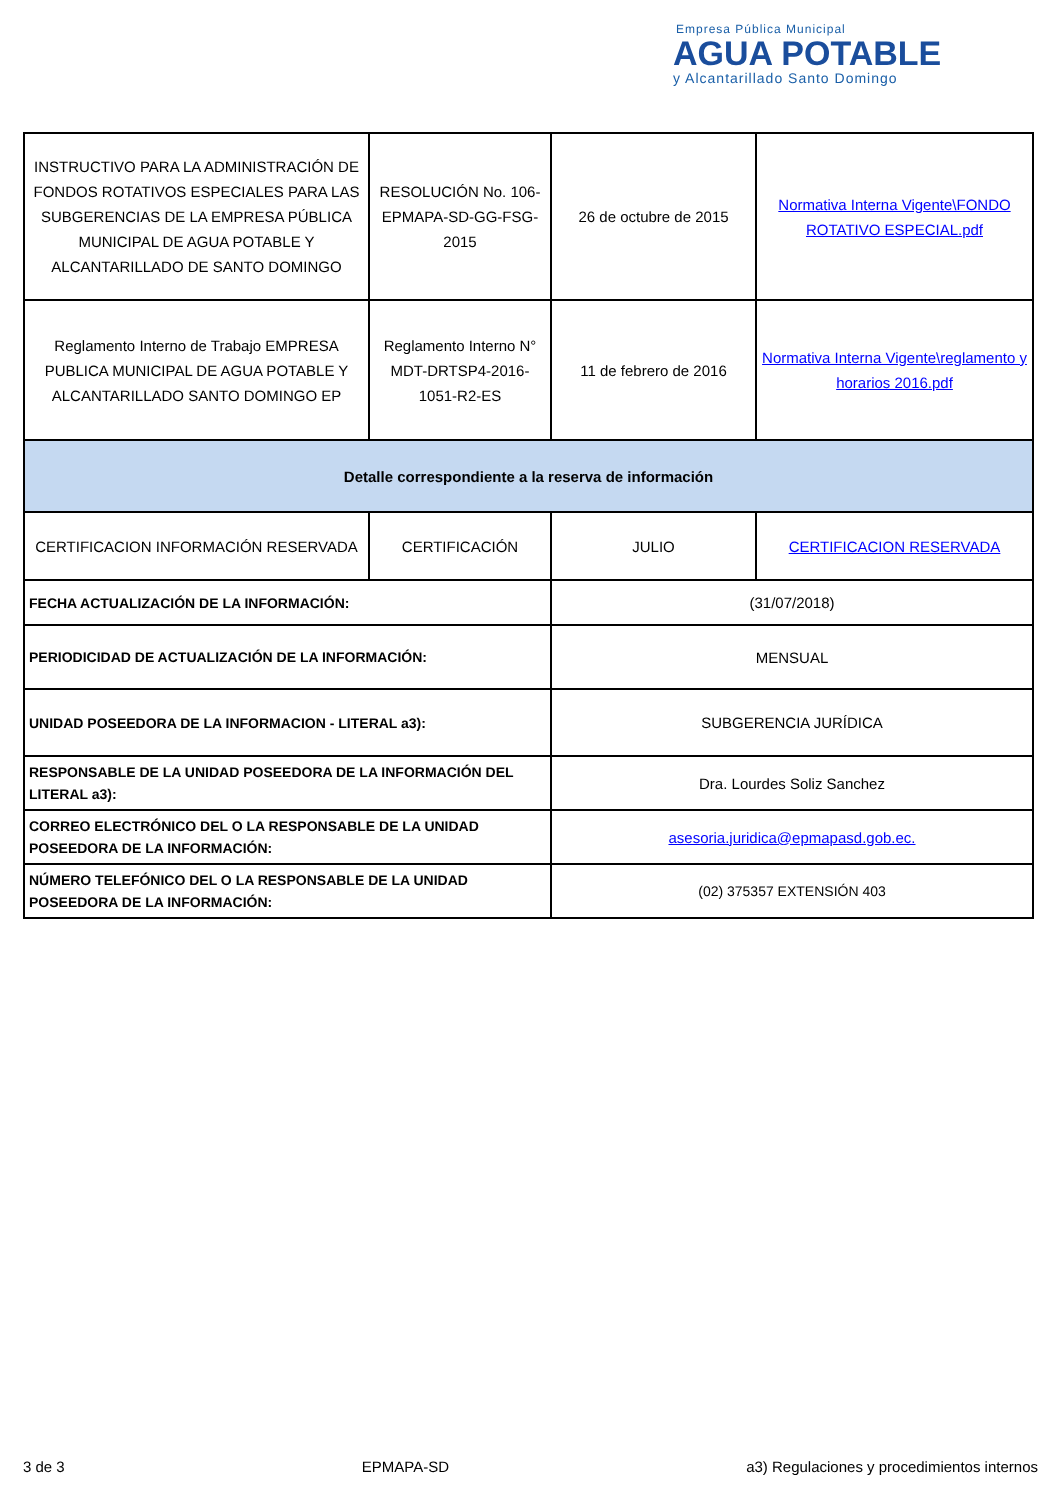Empresa Pública Municipal
AGUA POTABLE
y Alcantarillado Santo Domingo
| INSTRUCTIVO PARA LA ADMINISTRACIÓN DE FONDOS ROTATIVOS ESPECIALES PARA LAS SUBGERENCIAS DE LA EMPRESA PÚBLICA MUNICIPAL DE AGUA POTABLE Y ALCANTARILLADO DE SANTO DOMINGO | RESOLUCIÓN No. 106-EPMAPA-SD-GG-FSG-2015 | 26 de octubre de 2015 | Normativa Interna Vigente\FONDO ROTATIVO ESPECIAL.pdf |
| Reglamento Interno de Trabajo EMPRESA PUBLICA MUNICIPAL DE AGUA POTABLE Y ALCANTARILLADO SANTO DOMINGO EP | Reglamento Interno N° MDT-DRTSP4-2016-1051-R2-ES | 11 de febrero de 2016 | Normativa Interna Vigente\reglamento y horarios 2016.pdf |
| Detalle correspondiente a la reserva de información | | | |
| CERTIFICACION INFORMACIÓN RESERVADA | CERTIFICACIÓN | JULIO | CERTIFICACION RESERVADA |
| FECHA ACTUALIZACIÓN DE LA INFORMACIÓN: | | (31/07/2018) | |
| PERIODICIDAD DE ACTUALIZACIÓN DE LA INFORMACIÓN: | | MENSUAL | |
| UNIDAD POSEEDORA DE LA INFORMACION - LITERAL a3): | | SUBGERENCIA JURÍDICA | |
| RESPONSABLE DE LA UNIDAD POSEEDORA DE LA INFORMACIÓN DEL LITERAL a3): | | Dra. Lourdes Soliz Sanchez | |
| CORREO ELECTRÓNICO DEL O LA RESPONSABLE DE LA UNIDAD POSEEDORA DE LA INFORMACIÓN: | | asesoria.juridica@epmapasd.gob.ec. | |
| NÚMERO TELEFÓNICO DEL O LA RESPONSABLE DE LA UNIDAD POSEEDORA DE LA INFORMACIÓN: | | (02) 375357 EXTENSIÓN 403 | |
3 de 3 EPMAPA-SD a3) Regulaciones y procedimientos internos